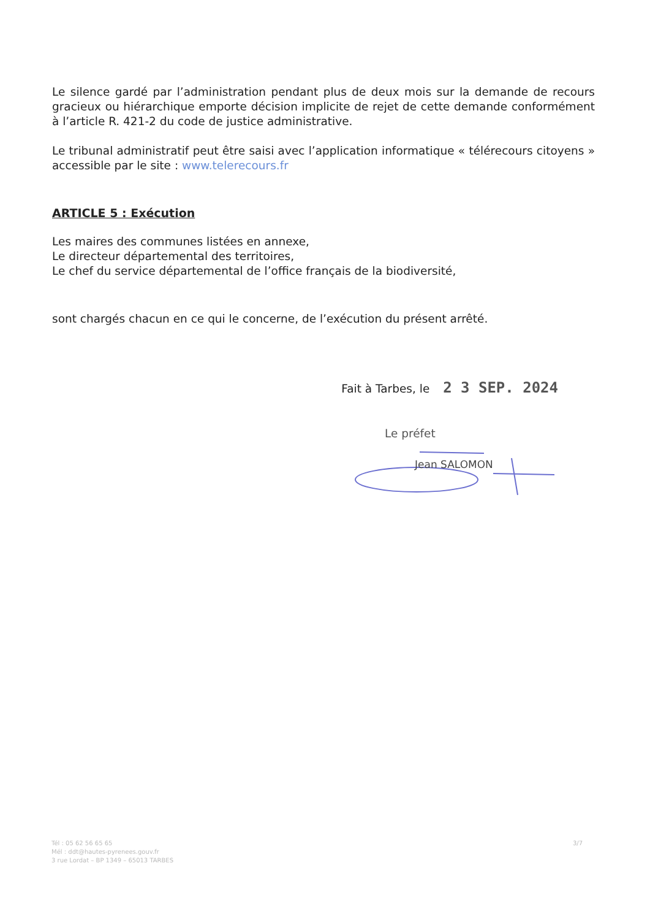Le silence gardé par l’administration pendant plus de deux mois sur la demande de recours gracieux ou hiérarchique emporte décision implicite de rejet de cette demande conformément à l’article R. 421-2 du code de justice administrative.
Le tribunal administratif peut être saisi avec l’application informatique « télérecours citoyens » accessible par le site : www.telerecours.fr
ARTICLE 5 : Exécution
Les maires des communes listées en annexe,
Le directeur départemental des territoires,
Le chef du service départemental de l’office français de la biodiversité,
sont chargés chacun en ce qui le concerne, de l’exécution du présent arrêté.
Fait à Tarbes, le 2 3 SEP. 2024
Le préfet
Jean SALOMON
Tél : 05 62 56 65 65
Mél : ddt@hautes-pyrenees.gouv.fr
3 rue Lordat – BP 1349 – 65013 TARBES
3/7